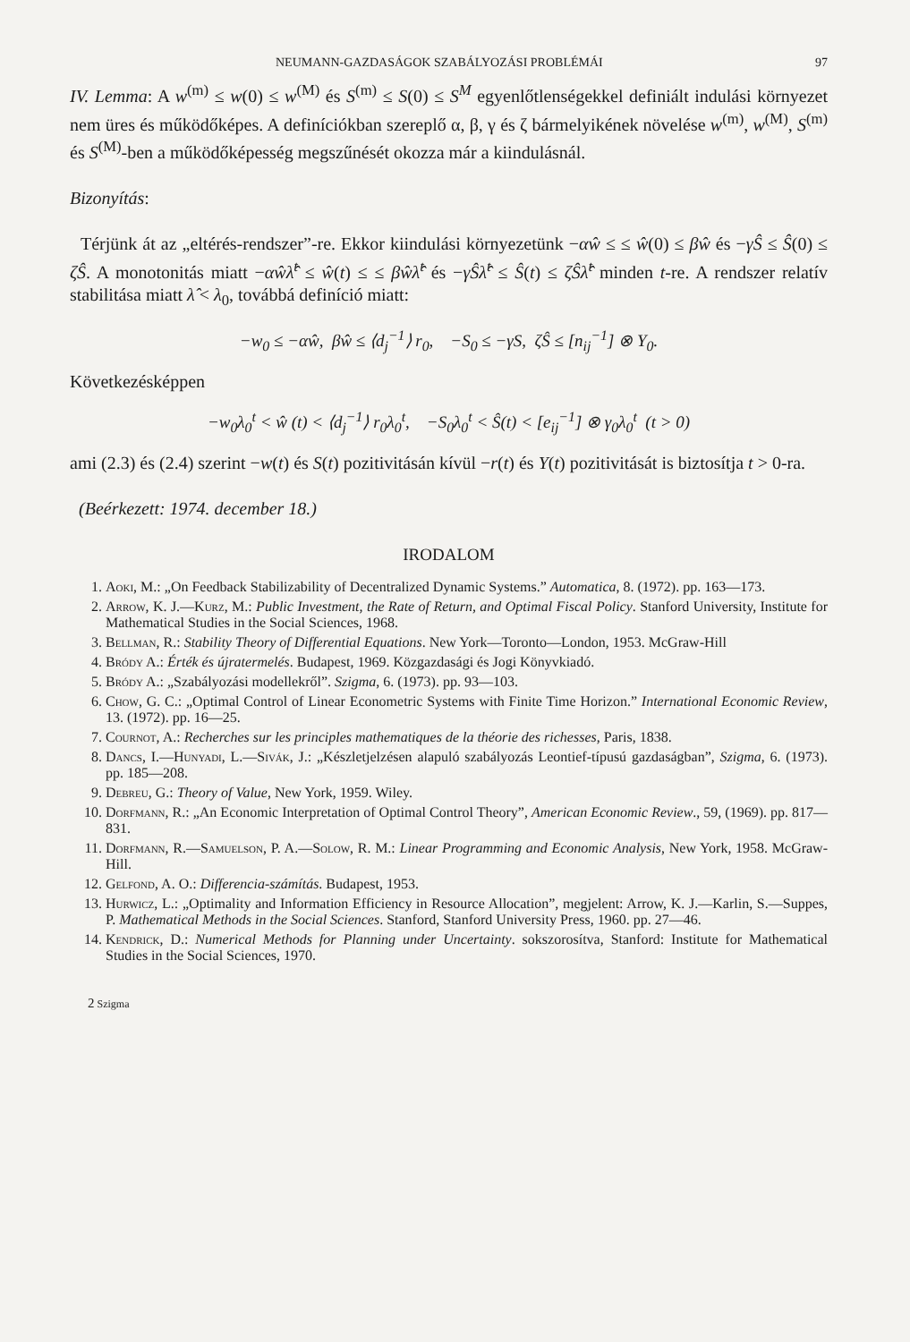NEUMANN-GAZDASÁGOK SZABÁLYOZÁSI PROBLÉMÁI 97
IV. Lemma: A w<sup>(m)</sup> ≤ w(0) ≤ w<sup>(M)</sup> és S<sup>(m)</sup> ≤ S(0) ≤ S<sup>M</sup> egyenlőtlenségekkel definiált indulási környezet nem üres és működőképes. A definíciókban szereplő α, β, γ és ζ bármelyikének növelése w<sup>(m)</sup>, w<sup>(M)</sup>, S<sup>(m)</sup> és S<sup>(M)</sup>-ben a működőképesség megszűnését okozza már a kiindulásnál.
Bizonyítás:
Térjünk át az „eltérés-rendszer”-re. Ekkor kiindulási környezetünk −αŵ ≤ ≤ ŵ(0) ≤ βŵ és −γŜ ≤ Ŝ(0) ≤ ζŜ. A monotonitás miatt −αŵλ̂<sup>t</sup> ≤ ŵ(t) ≤ ≤ βŵλ̂<sup>t</sup> és −γŜλ̂<sup>t</sup> ≤ Ŝ(t) ≤ ζŜλ̂<sup>t</sup> minden t-re. A rendszer relatív stabilitása miatt λ̂ < λ<sub>0</sub>, továbbá definíció miatt:
−w<sub>0</sub> ≤ −αŵ, βŵ ≤ ⟨d<sub>j</sub><sup>−1</sup>⟩ r<sub>0</sub>, −S<sub>0</sub> ≤ −γS, ζŜ ≤ [n<sub>ij</sub><sup>−1</sup>] ⊗ Y<sub>0</sub>.
Következésképpen
−w<sub>0</sub>λ<sub>0</sub><sup>t</sup> < ŵ (t) < ⟨d<sub>j</sub><sup>−1</sup>⟩ r<sub>0</sub>λ<sub>0</sub><sup>t</sup>, −S<sub>0</sub>λ<sub>0</sub><sup>t</sup> < Ŝ(t) < [e<sub>ij</sub><sup>−1</sup>] ⊗ γ<sub>0</sub>λ<sub>0</sub><sup>t</sup> (t > 0)
ami (2.3) és (2.4) szerint −w(t) és S(t) pozitivitásán kívül −r(t) és Y(t) pozitivitását is biztosítja t > 0-ra.
(Beérkezett: 1974. december 18.)
IRODALOM
1. Aoki, M.: „On Feedback Stabilizability of Decentralized Dynamic Systems.” Automatica, 8. (1972). pp. 163—173.
2. Arrow, K. J.—Kurz, M.: Public Investment, the Rate of Return, and Optimal Fiscal Policy. Stanford University, Institute for Mathematical Studies in the Social Sciences, 1968.
3. Bellman, R.: Stability Theory of Differential Equations. New York—Toronto—London, 1953. McGraw-Hill
4. Bródy A.: Érték és újratermelés. Budapest, 1969. Közgazdasági és Jogi Könyvkiadó.
5. Bródy A.: „Szabályozási modellekről”. Szigma, 6. (1973). pp. 93—103.
6. Chow, G. C.: „Optimal Control of Linear Econometric Systems with Finite Time Horizon.” International Economic Review, 13. (1972). pp. 16—25.
7. Cournot, A.: Recherches sur les principles mathematiques de la théorie des richesses, Paris, 1838.
8. Dancs, I.—Hunyadi, L.—Sivák, J.: „Készletjelzésen alapuló szabályozás Leontief-típusú gazdaságban”, Szigma, 6. (1973). pp. 185—208.
9. Debreu, G.: Theory of Value, New York, 1959. Wiley.
10. Dorfmann, R.: „An Economic Interpretation of Optimal Control Theory”, American Economic Review., 59, (1969). pp. 817—831.
11. Dorfmann, R.—Samuelson, P. A.—Solow, R. M.: Linear Programming and Economic Analysis, New York, 1958. McGraw-Hill.
12. Gelfond, A. O.: Differencia-számítás. Budapest, 1953.
13. Hurwicz, L.: „Optimality and Information Efficiency in Resource Allocation”, megjelent: Arrow, K. J.—Karlin, S.—Suppes, P. Mathematical Methods in the Social Sciences. Stanford, Stanford University Press, 1960. pp. 27—46.
14. Kendrick, D.: Numerical Methods for Planning under Uncertainty. sokszorosítva, Stanford: Institute for Mathematical Studies in the Social Sciences, 1970.
2 Szigma